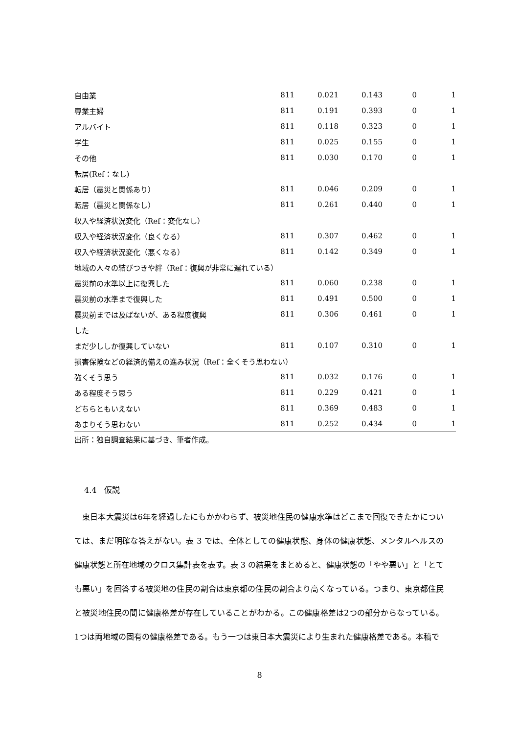| 自由業 | 811 | 0.021 | 0.143 | 0 | 1 |
| 専業主婦 | 811 | 0.191 | 0.393 | 0 | 1 |
| アルバイト | 811 | 0.118 | 0.323 | 0 | 1 |
| 学生 | 811 | 0.025 | 0.155 | 0 | 1 |
| その他 | 811 | 0.030 | 0.170 | 0 | 1 |
| 転居(Ref：なし) | | | | | |
| 転居（震災と関係あり） | 811 | 0.046 | 0.209 | 0 | 1 |
| 転居（震災と関係なし） | 811 | 0.261 | 0.440 | 0 | 1 |
| 収入や経済状況変化（Ref：変化なし） | | | | | |
| 収入や経済状況変化（良くなる） | 811 | 0.307 | 0.462 | 0 | 1 |
| 収入や経済状況変化（悪くなる） | 811 | 0.142 | 0.349 | 0 | 1 |
| 地域の人々の結びつきや絆（Ref：復興が非常に遅れている） | | | | | |
| 震災前の水準以上に復興した | 811 | 0.060 | 0.238 | 0 | 1 |
| 震災前の水準まで復興した | 811 | 0.491 | 0.500 | 0 | 1 |
| 震災前までは及ばないが、ある程度復興 | 811 | 0.306 | 0.461 | 0 | 1 |
| した | | | | | |
| まだ少ししか復興していない | 811 | 0.107 | 0.310 | 0 | 1 |
| 損害保険などの経済的備えの進み状況（Ref：全くそう思わない） | | | | | |
| 強くそう思う | 811 | 0.032 | 0.176 | 0 | 1 |
| ある程度そう思う | 811 | 0.229 | 0.421 | 0 | 1 |
| どちらともいえない | 811 | 0.369 | 0.483 | 0 | 1 |
| あまりそう思わない | 811 | 0.252 | 0.434 | 0 | 1 |
出所：独自調査結果に基づき、筆者作成。
4.4　仮説
東日本大震災は6年を経過したにもかかわらず、被災地住民の健康水準はどこまで回復できたかについては、まだ明確な答えがない。表 3 では、全体としての健康状態、身体の健康状態、メンタルヘルスの健康状態と所在地域のクロス集計表を表す。表 3 の結果をまとめると、健康状態の「やや悪い」と「とても悪い」を回答する被災地の住民の割合は東京都の住民の割合より高くなっている。つまり、東京都住民と被災地住民の間に健康格差が存在していることがわかる。この健康格差は2つの部分からなっている。1つは両地域の固有の健康格差である。もう一つは東日本大震災により生まれた健康格差である。本稿で
8